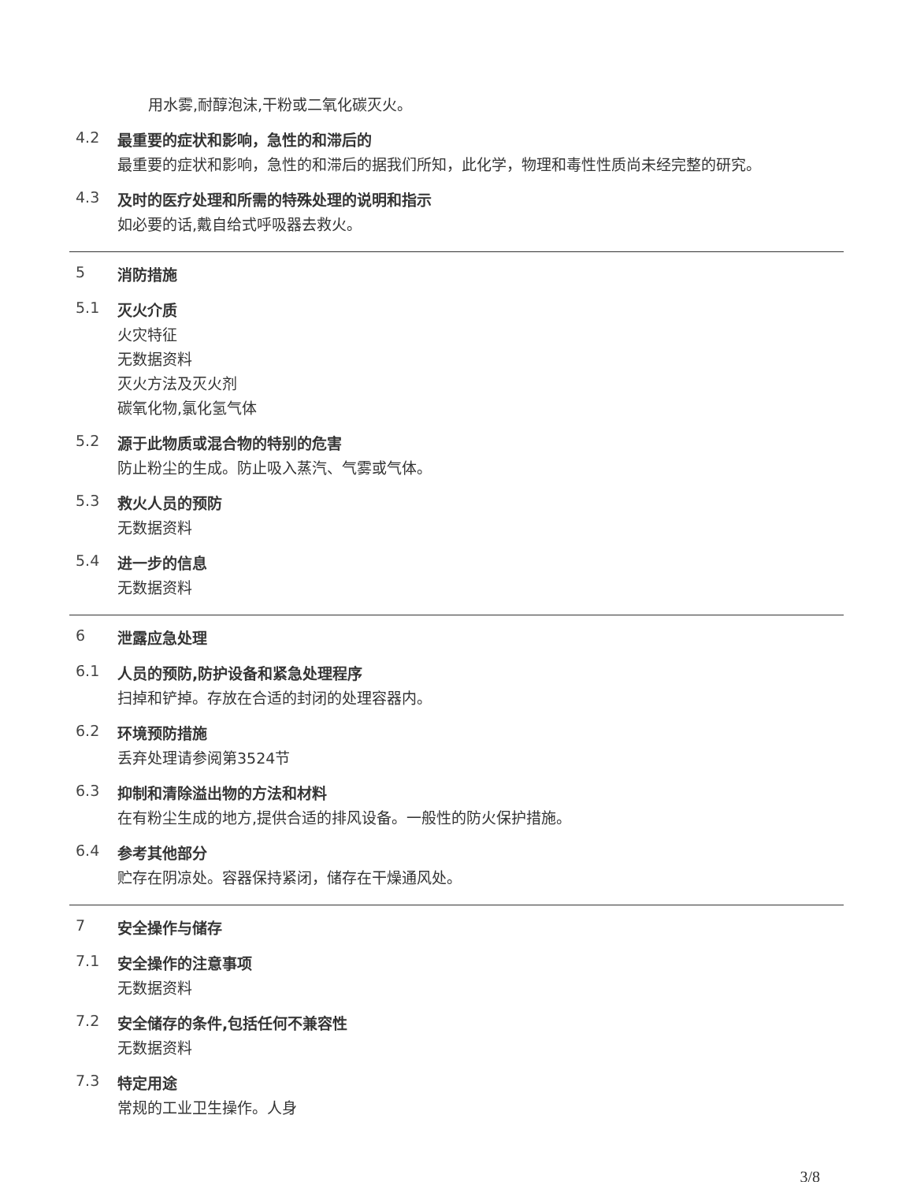用水雾,耐醇泡沫,干粉或二氧化碳灭火。
4.2
最重要的症状和影响，急性的和滞后的
最重要的症状和影响，急性的和滞后的据我们所知，此化学，物理和毒性性质尚未经完整的研究。
4.3
及时的医疗处理和所需的特殊处理的说明和指示
如必要的话,戴自给式呼吸器去救火。
5
消防措施
5.1
灭火介质
火灾特征
无数据资料
灭火方法及灭火剂
碳氧化物,氯化氢气体
5.2
源于此物质或混合物的特别的危害
防止粉尘的生成。防止吸入蒸汽、气雾或气体。
5.3
救火人员的预防
无数据资料
5.4
进一步的信息
无数据资料
6
泄露应急处理
6.1
人员的预防,防护设备和紧急处理程序
扫掉和铲掉。存放在合适的封闭的处理容器内。
6.2
环境预防措施
丢弃处理请参阅第3524节
6.3
抑制和清除溢出物的方法和材料
在有粉尘生成的地方,提供合适的排风设备。一般性的防火保护措施。
6.4
参考其他部分
贮存在阴凉处。容器保持紧闭，储存在干燥通风处。
7
安全操作与储存
7.1
安全操作的注意事项
无数据资料
7.2
安全储存的条件,包括任何不兼容性
无数据资料
7.3
特定用途
常规的工业卫生操作。人身
3/8